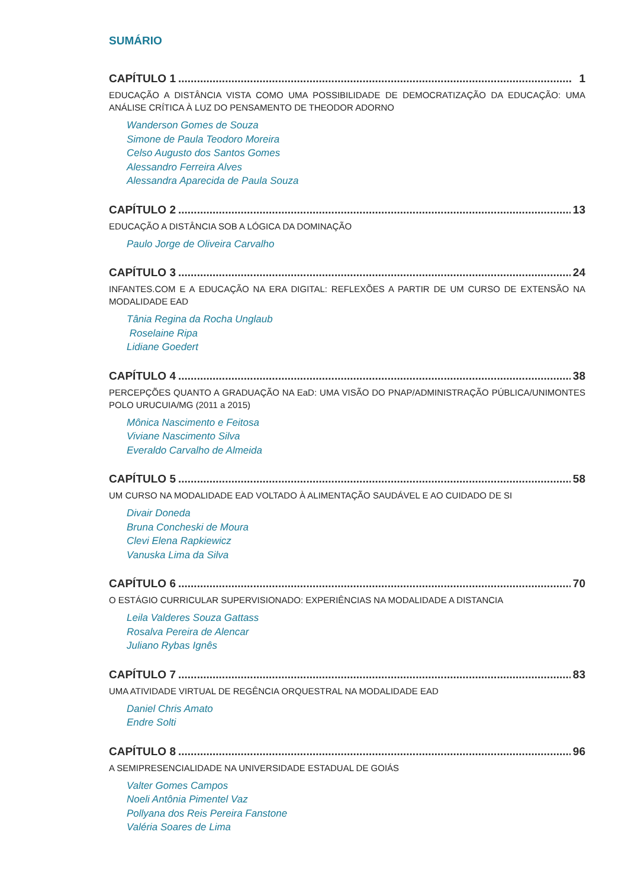SUMÁRIO
CAPÍTULO 1.............................................................................................................................. 1
EDUCAÇÃO A DISTÂNCIA VISTA COMO UMA POSSIBILIDADE DE DEMOCRATIZAÇÃO DA EDUCAÇÃO: UMA ANÁLISE CRÍTICA À LUZ DO PENSAMENTO DE THEODOR ADORNO
Wanderson Gomes de Souza
Simone de Paula Teodoro Moreira
Celso Augusto dos Santos Gomes
Alessandro Ferreira Alves
Alessandra Aparecida de Paula Souza
CAPÍTULO 2.............................................................................................................................. 13
EDUCAÇÃO A DISTÂNCIA SOB A LÓGICA DA DOMINAÇÃO
Paulo Jorge de Oliveira Carvalho
CAPÍTULO 3.............................................................................................................................. 24
INFANTES.COM E A EDUCAÇÃO NA ERA DIGITAL: REFLEXÕES A PARTIR DE UM CURSO DE EXTENSÃO NA MODALIDADE EAD
Tânia Regina da Rocha Unglaub
Roselaine Ripa
Lidiane Goedert
CAPÍTULO 4.............................................................................................................................. 38
PERCEPÇÕES QUANTO A GRADUAÇÃO NA EaD: UMA VISÃO DO PNAP/ADMINISTRAÇÃO PÚBLICA/UNIMONTES POLO URUCUIA/MG (2011 a 2015)
Mônica Nascimento e Feitosa
Viviane Nascimento Silva
Everaldo Carvalho de Almeida
CAPÍTULO 5.............................................................................................................................. 58
UM CURSO NA MODALIDADE EAD VOLTADO À ALIMENTAÇÃO SAUDÁVEL E AO CUIDADO DE SI
Divair Doneda
Bruna Concheski de Moura
Clevi Elena Rapkiewicz
Vanuska Lima da Silva
CAPÍTULO 6.............................................................................................................................. 70
O ESTÁGIO CURRICULAR SUPERVISIONADO: EXPERIÊNCIAS NA MODALIDADE A DISTANCIA
Leila Valderes Souza Gattass
Rosalva Pereira de Alencar
Juliano Rybas Ignês
CAPÍTULO 7.............................................................................................................................. 83
UMA ATIVIDADE VIRTUAL DE REGÊNCIA ORQUESTRAL NA MODALIDADE EAD
Daniel Chris Amato
Endre Solti
CAPÍTULO 8.............................................................................................................................. 96
A SEMIPRESENCIALIDADE NA UNIVERSIDADE ESTADUAL DE GOIÁS
Valter Gomes Campos
Noeli Antônia Pimentel Vaz
Pollyana dos Reis Pereira Fanstone
Valéria Soares de Lima